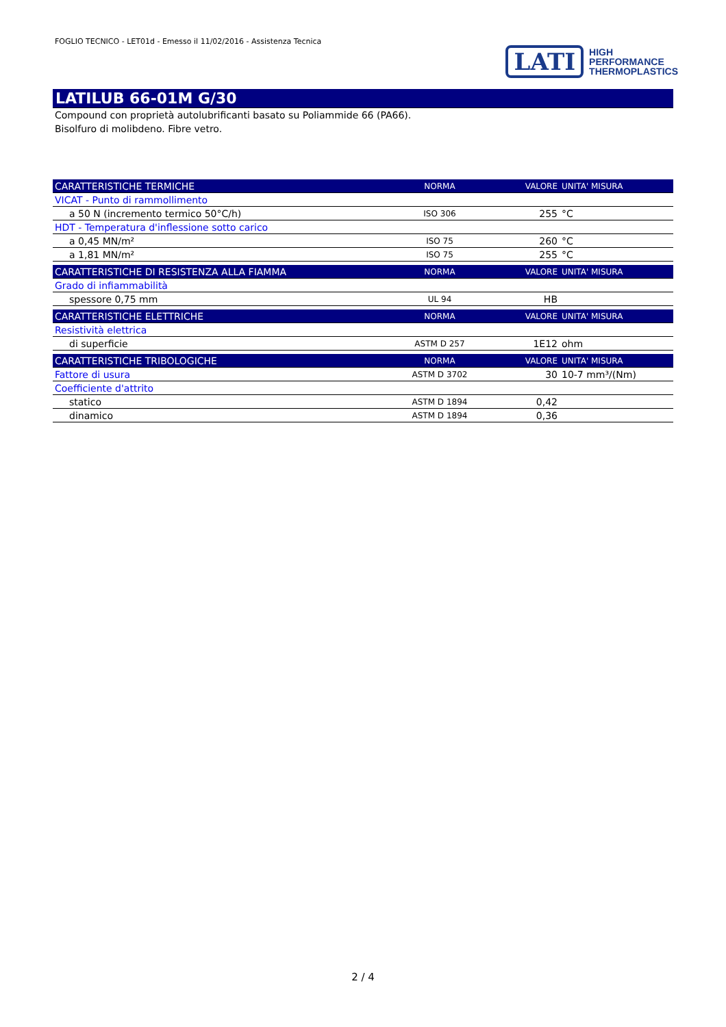FOGLIO TECNICO - LET01d - Emesso il 11/02/2016 - Assistenza Tecnica
LATI
HIGH
PERFORMANCE
THERMOPLASTICS
LATILUB 66-01M G/30
Compound con proprietà autolubrificanti basato su Poliammide 66 (PA66).
Bisolfuro di molibdeno. Fibre vetro.
| CARATTERISTICHE TERMICHE | NORMA | VALORE | UNITA' MISURA |
| --- | --- | --- | --- |
| VICAT - Punto di rammollimento | | | |
| a 50 N (incremento termico 50°C/h) | ISO 306 | 255 | °C |
| HDT - Temperatura d'inflessione sotto carico | | | |
| a 0,45 MN/m² | ISO 75 | 260 | °C |
| a 1,81 MN/m² | ISO 75 | 255 | °C |
| CARATTERISTICHE DI RESISTENZA ALLA FIAMMA | NORMA | VALORE | UNITA' MISURA |
| Grado di infiammabilità | | | |
| spessore 0,75 mm | UL 94 | HB | |
| CARATTERISTICHE ELETTRICHE | NORMA | VALORE | UNITA' MISURA |
| Resistività elettrica | | | |
| di superficie | ASTM D 257 | 1E12 | ohm |
| CARATTERISTICHE TRIBOLOGICHE | NORMA | VALORE | UNITA' MISURA |
| Fattore di usura | ASTM D 3702 | 30 | 10-7 mm³/(Nm) |
| Coefficiente d'attrito | | | |
| statico | ASTM D 1894 | 0,42 | |
| dinamico | ASTM D 1894 | 0,36 | |
2 / 4